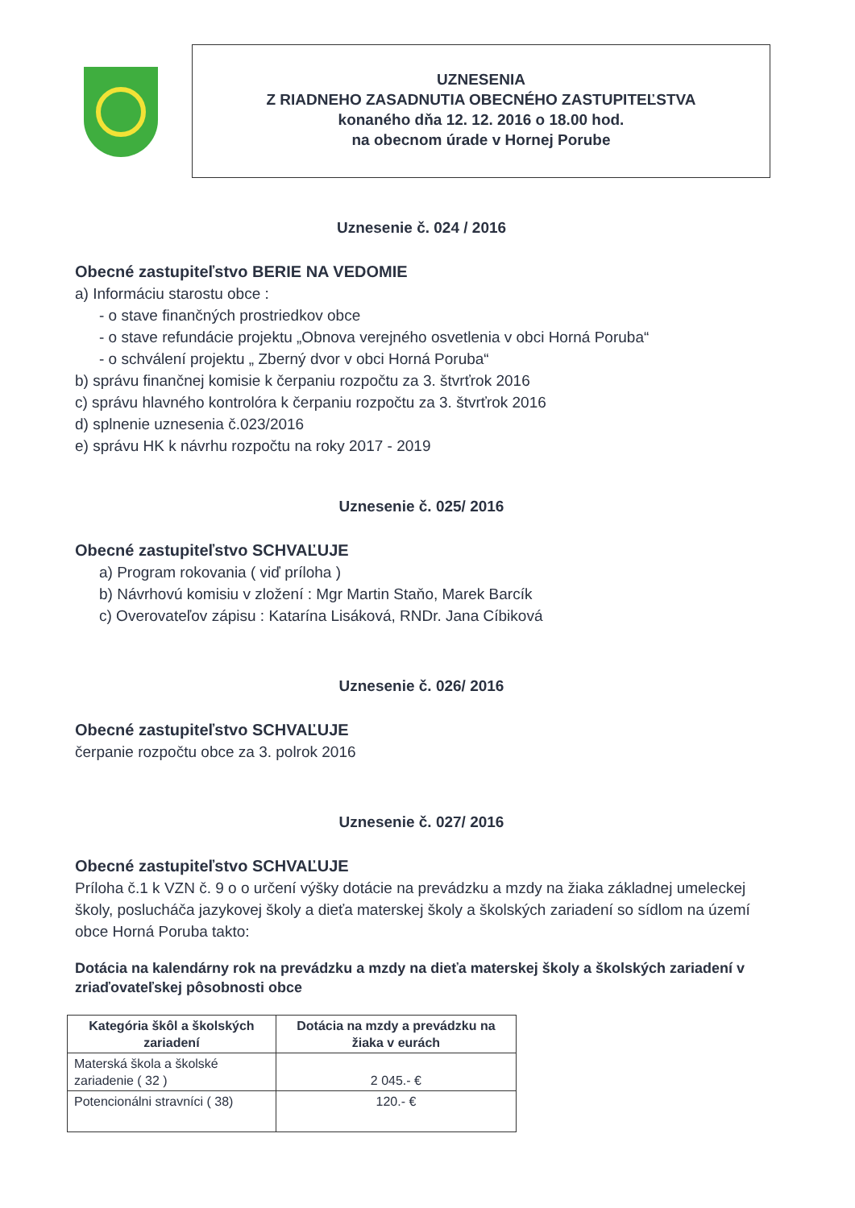UZNESENIA
Z RIADNEHO ZASADNUTIA OBECNÉHO ZASTUPITEĽSTVA
konaného dňa 12. 12. 2016 o 18.00 hod.
na obecnom úrade v Hornej Porube
Uznesenie č. 024 / 2016
Obecné zastupiteľstvo BERIE NA VEDOMIE
a) Informáciu starostu obce :
- o stave finančných prostriedkov obce
- o stave refundácie projektu „Obnova verejného osvetlenia v obci Horná Poruba“
- o schválení projektu „ Zberný dvor v obci Horná Poruba“
b) správu finančnej komisie k čerpaniu rozpočtu za 3. štvrťrok 2016
c) správu hlavného kontrolóra k čerpaniu rozpočtu za 3. štvrťrok 2016
d) splnenie uznesenia č.023/2016
e) správu HK k návrhu rozpočtu na roky 2017 - 2019
Uznesenie č. 025/ 2016
Obecné zastupiteľstvo SCHVAĽUJE
a) Program rokovania ( viď príloha )
b) Návrhovú komisiu v zložení : Mgr Martin Staňo, Marek Barcík
c) Overovateľov zápisu : Katarína Lisáková, RNDr. Jana Cíbiková
Uznesenie č. 026/ 2016
Obecné zastupiteľstvo SCHVAĽUJE
čerpanie rozpočtu obce za 3. polrok 2016
Uznesenie č. 027/ 2016
Obecné zastupiteľstvo SCHVAĽUJE
Príloha č.1 k VZN č. 9 o o určení výšky dotácie na prevádzku a mzdy na žiaka základnej umeleckej školy, poslucháča jazykovej školy a dieťa materskej školy a školských zariadení so sídlom na území obce Horná Poruba takto:
Dotácia na kalendárny rok na prevádzku a mzdy na dieťa materskej školy a školských zariadení v zriaďovateľskej pôsobnosti obce
| Kategória škôl a školských zariadení | Dotácia na mzdy a prevádzku na žiaka v eurách |
| --- | --- |
| Materská škola a školské zariadenie ( 32 ) | 2 045.- € |
| Potencionálni stravníci ( 38) | 120.- € |